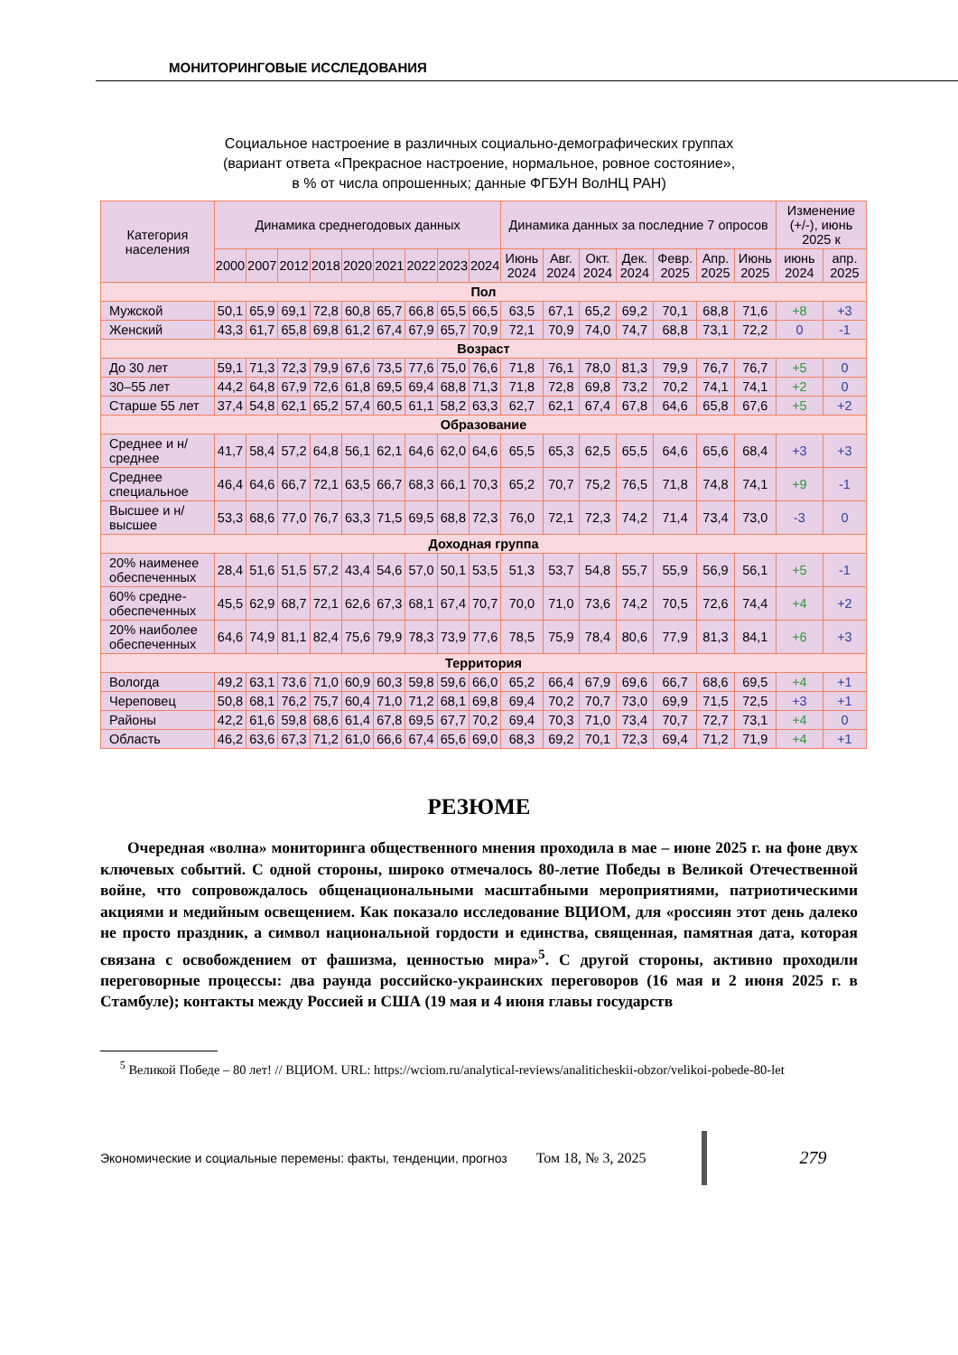МОНИТОРИНГОВЫЕ ИССЛЕДОВАНИЯ
Социальное настроение в различных социально-демографических группах
(вариант ответа «Прекрасное настроение, нормальное, ровное состояние»,
в % от числа опрошенных; данные ФГБУН ВолНЦ РАН)
| Категория населения | Динамика среднегодовых данных | | | | | | | | | Динамика данных за последние 7 опросов | | | | | | | Изменение (+/-), июнь 2025 к | |
| --- | --- | --- | --- | --- | --- | --- | --- | --- | --- | --- | --- | --- | --- | --- | --- | --- | --- | --- |
| | 2000 | 2007 | 2012 | 2018 | 2020 | 2021 | 2022 | 2023 | 2024 | Июнь 2024 | Авг. 2024 | Окт. 2024 | Дек. 2024 | Февр. 2025 | Апр. 2025 | Июнь 2025 | июнь 2024 | апр. 2025 |
| Пол | | | | | | | | | | | | | | | | | | |
| Мужской | 50,1 | 65,9 | 69,1 | 72,8 | 60,8 | 65,7 | 66,8 | 65,5 | 66,5 | 63,5 | 67,1 | 65,2 | 69,2 | 70,1 | 68,8 | 71,6 | +8 | +3 |
| Женский | 43,3 | 61,7 | 65,8 | 69,8 | 61,2 | 67,4 | 67,9 | 65,7 | 70,9 | 72,1 | 70,9 | 74,0 | 74,7 | 68,8 | 73,1 | 72,2 | 0 | -1 |
| Возраст | | | | | | | | | | | | | | | | | | |
| До 30 лет | 59,1 | 71,3 | 72,3 | 79,9 | 67,6 | 73,5 | 77,6 | 75,0 | 76,6 | 71,8 | 76,1 | 78,0 | 81,3 | 79,9 | 76,7 | 76,7 | +5 | 0 |
| 30–55 лет | 44,2 | 64,8 | 67,9 | 72,6 | 61,8 | 69,5 | 69,4 | 68,8 | 71,3 | 71,8 | 72,8 | 69,8 | 73,2 | 70,2 | 74,1 | 74,1 | +2 | 0 |
| Старше 55 лет | 37,4 | 54,8 | 62,1 | 65,2 | 57,4 | 60,5 | 61,1 | 58,2 | 63,3 | 62,7 | 62,1 | 67,4 | 67,8 | 64,6 | 65,8 | 67,6 | +5 | +2 |
| Образование | | | | | | | | | | | | | | | | | | |
| Среднее и н/среднее | 41,7 | 58,4 | 57,2 | 64,8 | 56,1 | 62,1 | 64,6 | 62,0 | 64,6 | 65,5 | 65,3 | 62,5 | 65,5 | 64,6 | 65,6 | 68,4 | +3 | +3 |
| Среднее специальное | 46,4 | 64,6 | 66,7 | 72,1 | 63,5 | 66,7 | 68,3 | 66,1 | 70,3 | 65,2 | 70,7 | 75,2 | 76,5 | 71,8 | 74,8 | 74,1 | +9 | -1 |
| Высшее и н/высшее | 53,3 | 68,6 | 77,0 | 76,7 | 63,3 | 71,5 | 69,5 | 68,8 | 72,3 | 76,0 | 72,1 | 72,3 | 74,2 | 71,4 | 73,4 | 73,0 | -3 | 0 |
| Доходная группа | | | | | | | | | | | | | | | | | | |
| 20% наименее обеспеченных | 28,4 | 51,6 | 51,5 | 57,2 | 43,4 | 54,6 | 57,0 | 50,1 | 53,5 | 51,3 | 53,7 | 54,8 | 55,7 | 55,9 | 56,9 | 56,1 | +5 | -1 |
| 60% средне-обеспеченных | 45,5 | 62,9 | 68,7 | 72,1 | 62,6 | 67,3 | 68,1 | 67,4 | 70,7 | 70,0 | 71,0 | 73,6 | 74,2 | 70,5 | 72,6 | 74,4 | +4 | +2 |
| 20% наиболее обеспеченных | 64,6 | 74,9 | 81,1 | 82,4 | 75,6 | 79,9 | 78,3 | 73,9 | 77,6 | 78,5 | 75,9 | 78,4 | 80,6 | 77,9 | 81,3 | 84,1 | +6 | +3 |
| Территория | | | | | | | | | | | | | | | | | | |
| Вологда | 49,2 | 63,1 | 73,6 | 71,0 | 60,9 | 60,3 | 59,8 | 59,6 | 66,0 | 65,2 | 66,4 | 67,9 | 69,6 | 66,7 | 68,6 | 69,5 | +4 | +1 |
| Череповец | 50,8 | 68,1 | 76,2 | 75,7 | 60,4 | 71,0 | 71,2 | 68,1 | 69,8 | 69,4 | 70,2 | 70,7 | 73,0 | 69,9 | 71,5 | 72,5 | +3 | +1 |
| Районы | 42,2 | 61,6 | 59,8 | 68,6 | 61,4 | 67,8 | 69,5 | 67,7 | 70,2 | 69,4 | 70,3 | 71,0 | 73,4 | 70,7 | 72,7 | 73,1 | +4 | 0 |
| Область | 46,2 | 63,6 | 67,3 | 71,2 | 61,0 | 66,6 | 67,4 | 65,6 | 69,0 | 68,3 | 69,2 | 70,1 | 72,3 | 69,4 | 71,2 | 71,9 | +4 | +1 |
РЕЗЮМЕ
Очередная «волна» мониторинга общественного мнения проходила в мае – июне 2025 г. на фоне двух ключевых событий. С одной стороны, широко отмечалось 80-летие Победы в Великой Отечественной войне, что сопровождалось общенациональными масштабными мероприятиями, патриотическими акциями и медийным освещением. Как показало исследование ВЦИОМ, для «россиян этот день далеко не просто праздник, а символ национальной гордости и единства, священная, памятная дата, которая связана с освобождением от фашизма, ценностью мира»<sup>5</sup>. С другой стороны, активно проходили переговорные процессы: два раунда российско-украинских переговоров (16 мая и 2 июня 2025 г. в Стамбуле); контакты между Россией и США (19 мая и 4 июня главы государств
<sup>5</sup> Великой Победе – 80 лет! // ВЦИОМ. URL: https://wciom.ru/analytical-reviews/analiticheskii-obzor/velikoi-pobede-80-let
Экономические и социальные перемены: факты, тенденции, прогноз Том 18, № 3, 2025 279